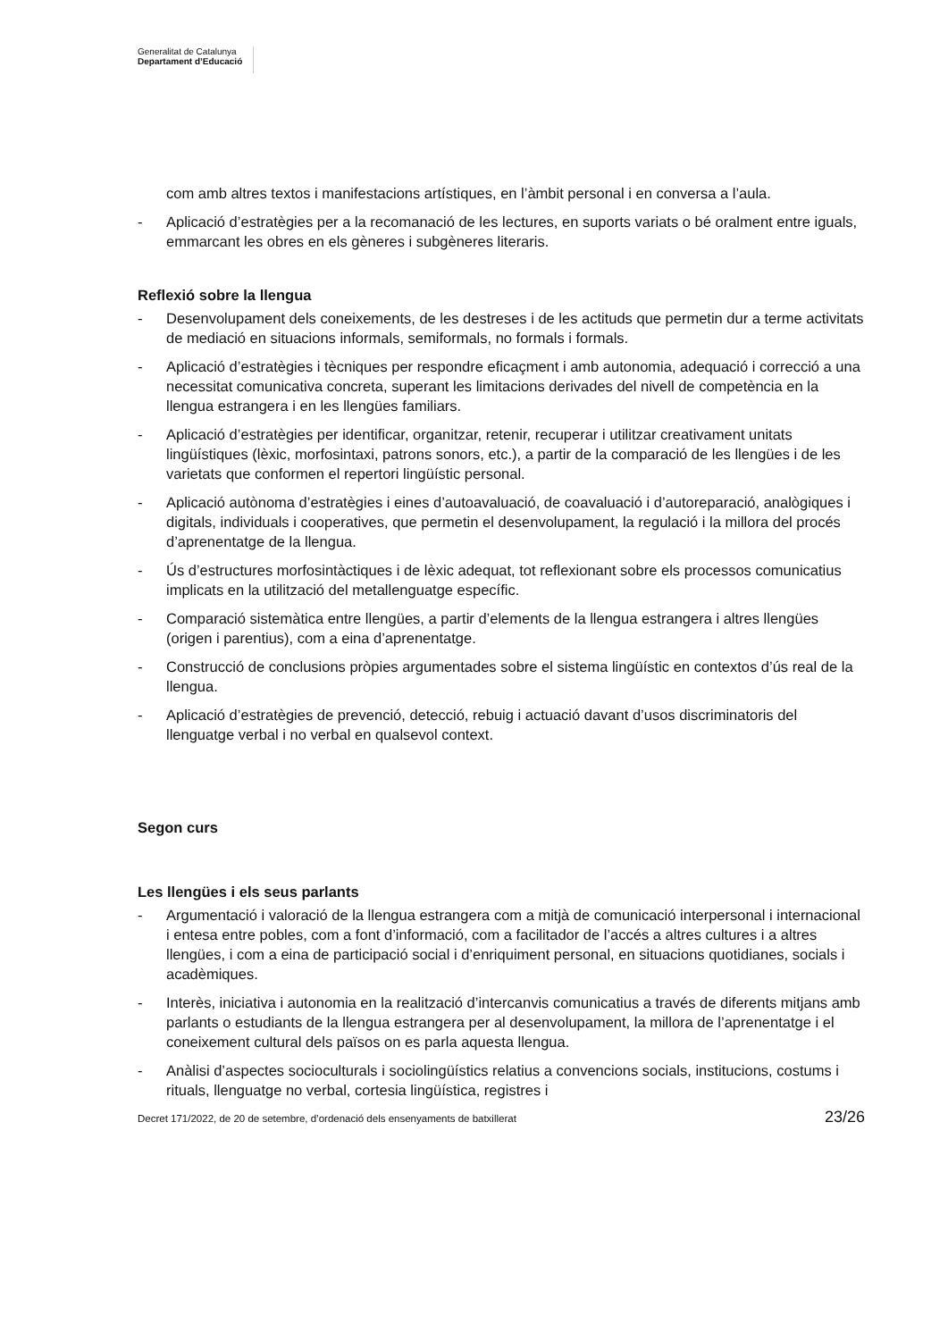Generalitat de Catalunya
Departament d’Educació
com amb altres textos i manifestacions artístiques, en l’àmbit personal i en conversa a l’aula.
- Aplicació d’estratègies per a la recomanació de les lectures, en suports variats o bé oralment entre iguals, emmarcant les obres en els gèneres i subgèneres literaris.
Reflexió sobre la llengua
- Desenvolupament dels coneixements, de les destreses i de les actituds que permetin dur a terme activitats de mediació en situacions informals, semiformals, no formals i formals.
- Aplicació d’estratègies i tècniques per respondre eficaçment i amb autonomia, adequació i correcció a una necessitat comunicativa concreta, superant les limitacions derivades del nivell de competència en la llengua estrangera i en les llengües familiars.
- Aplicació d’estratègies per identificar, organitzar, retenir, recuperar i utilitzar creativament unitats lingüístiques (lèxic, morfosintaxi, patrons sonors, etc.), a partir de la comparació de les llengües i de les varietats que conformen el repertori lingüístic personal.
- Aplicació autònoma d’estratègies i eines d’autoavaluació, de coavaluació i d’autoreparació, analògiques i digitals, individuals i cooperatives, que permetin el desenvolupament, la regulació i la millora del procés d’aprenentatge de la llengua.
- Ús d’estructures morfosintàctiques i de lèxic adequat, tot reflexionant sobre els processos comunicatius implicats en la utilització del metallenguatge específic.
- Comparació sistemàtica entre llengües, a partir d’elements de la llengua estrangera i altres llengües (origen i parentius), com a eina d’aprenentatge.
- Construcció de conclusions pròpies argumentades sobre el sistema lingüístic en contextos d’ús real de la llengua.
- Aplicació d’estratègies de prevenció, detecció, rebuig i actuació davant d’usos discriminatoris del llenguatge verbal i no verbal en qualsevol context.
Segon curs
Les llengües i els seus parlants
- Argumentació i valoració de la llengua estrangera com a mitjà de comunicació interpersonal i internacional i entesa entre pobles, com a font d’informació, com a facilitador de l’accés a altres cultures i a altres llengües, i com a eina de participació social i d’enriquiment personal, en situacions quotidianes, socials i acadèmiques.
- Interès, iniciativa i autonomia en la realització d’intercanvis comunicatius a través de diferents mitjans amb parlants o estudiants de la llengua estrangera per al desenvolupament, la millora de l’aprenentatge i el coneixement cultural dels països on es parla aquesta llengua.
- Anàlisi d’aspectes socioculturals i sociolingüístics relatius a convencions socials, institucions, costums i rituals, llenguatge no verbal, cortesia lingüística, registres i
Decret 171/2022, de 20 de setembre, d’ordenació dels ensenyaments de batxillerat 23/26